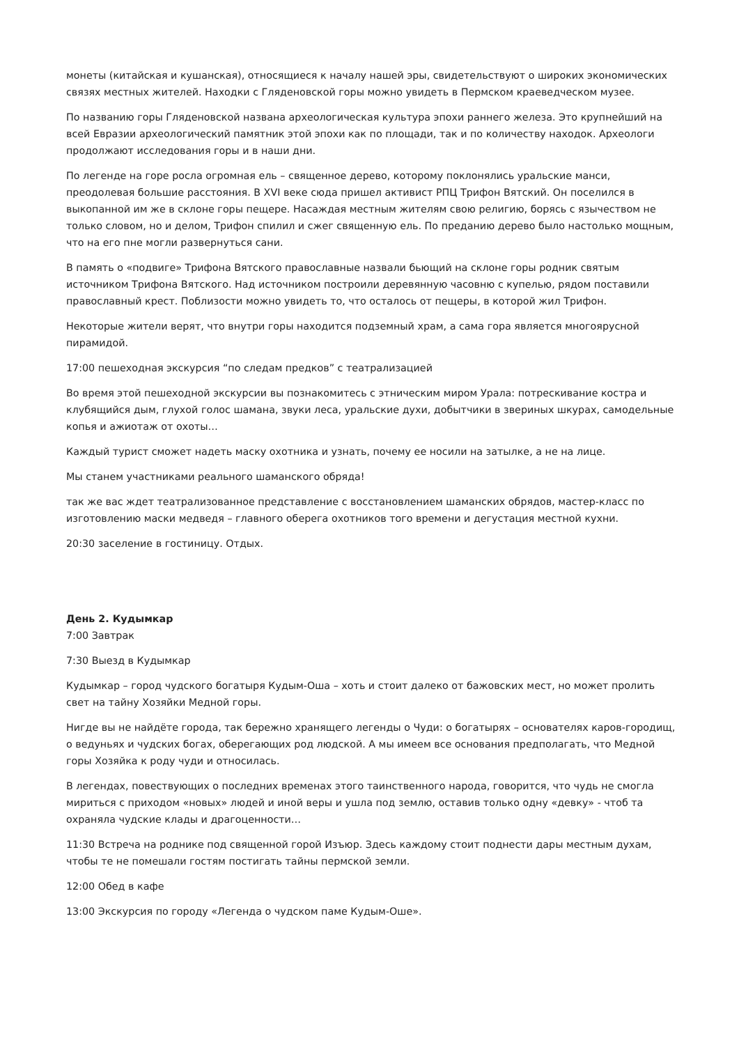монеты (китайская и кушанская), относящиеся к началу нашей эры, свидетельствуют о широких экономических связях местных жителей. Находки с Гляденовской горы можно увидеть в Пермском краеведческом музее.
По названию горы Гляденовской названа археологическая культура эпохи раннего железа. Это крупнейший на всей Евразии археологический памятник этой эпохи как по площади, так и по количеству находок. Археологи продолжают исследования горы и в наши дни.
По легенде на горе росла огромная ель – священное дерево, которому поклонялись уральские манси, преодолевая большие расстояния. В XVI веке сюда пришел активист РПЦ Трифон Вятский. Он поселился в выкопанной им же в склоне горы пещере. Насаждая местным жителям свою религию, борясь с язычеством не только словом, но и делом, Трифон спилил и сжег священную ель. По преданию дерево было настолько мощным, что на его пне могли развернуться сани.
В память о «подвиге» Трифона Вятского православные назвали бьющий на склоне горы родник святым источником Трифона Вятского. Над источником построили деревянную часовню с купелью, рядом поставили православный крест. Поблизости можно увидеть то, что осталось от пещеры, в которой жил Трифон.
Некоторые жители верят, что внутри горы находится подземный храм, а сама гора является многоярусной пирамидой.
17:00 пешеходная экскурсия “по следам предков” с театрализацией
Во время этой пешеходной экскурсии вы познакомитесь с этническим миром Урала: потрескивание костра и клубящийся дым, глухой голос шамана, звуки леса, уральские духи, добытчики в звериных шкурах, самодельные копья и ажиотаж от охоты…
Каждый турист сможет надеть маску охотника и узнать, почему ее носили на затылке, а не на лице.
Мы станем участниками реального шаманского обряда!
так же вас ждет театрализованное представление с восстановлением шаманских обрядов, мастер-класс по изготовлению маски медведя – главного оберега охотников того времени и дегустация местной кухни.
20:30 заселение в гостиницу. Отдых.
День 2. Кудымкар
7:00 Завтрак
7:30 Выезд в Кудымкар
Кудымкар – город чудского богатыря Кудым-Оша – хоть и стоит далеко от бажовских мест, но может пролить свет на тайну Хозяйки Медной горы.
Нигде вы не найдёте города, так бережно хранящего легенды о Чуди: о богатырях – основателях каров-городищ, о ведуньях и чудских богах, оберегающих род людской. А мы имеем все основания предполагать, что Медной горы Хозяйка к роду чуди и относилась.
В легендах, повествующих о последних временах этого таинственного народа, говорится, что чудь не смогла мириться с приходом «новых» людей и иной веры и ушла под землю, оставив только одну «девку» - чтоб та охраняла чудские клады и драгоценности…
11:30 Встреча на роднике под священной горой Изъюр. Здесь каждому стоит поднести дары местным духам, чтобы те не помешали гостям постигать тайны пермской земли.
12:00 Обед в кафе
13:00 Экскурсия по городу «Легенда о чудском паме Кудым-Оше».